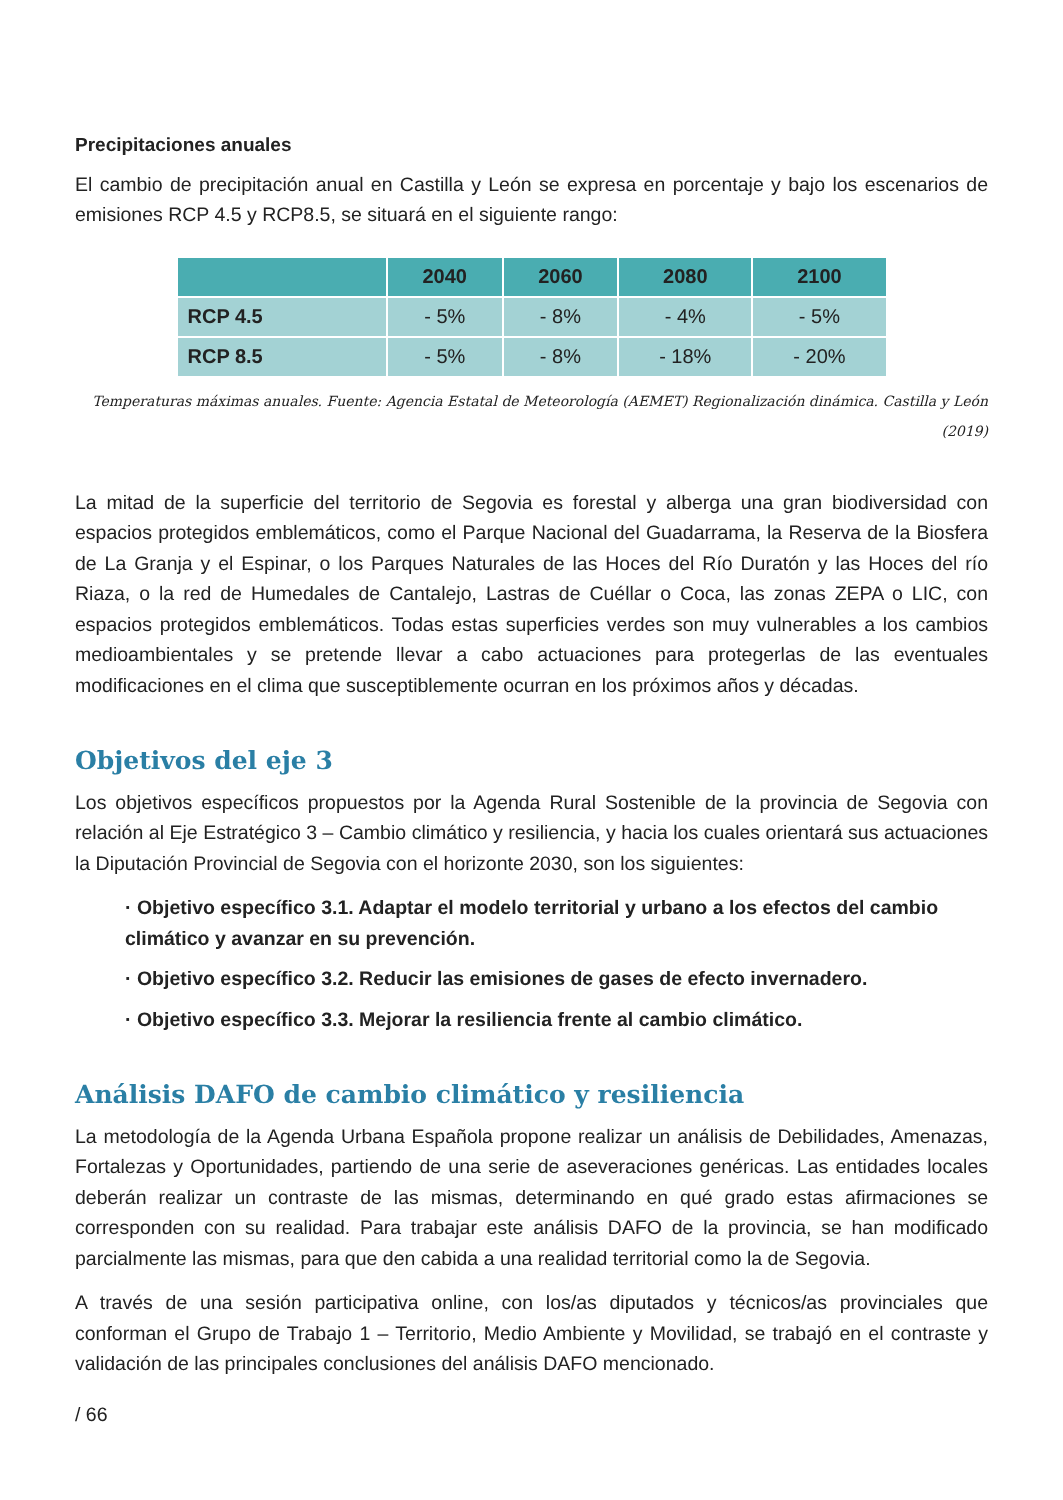Precipitaciones anuales
El cambio de precipitación anual en Castilla y León se expresa en porcentaje y bajo los escenarios de emisiones RCP 4.5 y RCP8.5, se situará en el siguiente rango:
| | 2040 | 2060 | 2080 | 2100 |
| --- | --- | --- | --- | --- |
| RCP 4.5 | - 5% | - 8% | - 4% | - 5% |
| RCP 8.5 | - 5% | - 8% | - 18% | - 20% |
Temperaturas máximas anuales. Fuente: Agencia Estatal de Meteorología (AEMET) Regionalización dinámica. Castilla y León (2019)
La mitad de la superficie del territorio de Segovia es forestal y alberga una gran biodiversidad con espacios protegidos emblemáticos, como el Parque Nacional del Guadarrama, la Reserva de la Biosfera de La Granja y el Espinar, o los Parques Naturales de las Hoces del Río Duratón y las Hoces del río Riaza, o la red de Humedales de Cantalejo, Lastras de Cuéllar o Coca, las zonas ZEPA o LIC, con espacios protegidos emblemáticos. Todas estas superficies verdes son muy vulnerables a los cambios medioambientales y se pretende llevar a cabo actuaciones para protegerlas de las eventuales modificaciones en el clima que susceptiblemente ocurran en los próximos años y décadas.
Objetivos del eje 3
Los objetivos específicos propuestos por la Agenda Rural Sostenible de la provincia de Segovia con relación al Eje Estratégico 3 – Cambio climático y resiliencia, y hacia los cuales orientará sus actuaciones la Diputación Provincial de Segovia con el horizonte 2030, son los siguientes:
· Objetivo específico 3.1. Adaptar el modelo territorial y urbano a los efectos del cambio climático y avanzar en su prevención.
· Objetivo específico 3.2. Reducir las emisiones de gases de efecto invernadero.
· Objetivo específico 3.3. Mejorar la resiliencia frente al cambio climático.
Análisis DAFO de cambio climático y resiliencia
La metodología de la Agenda Urbana Española propone realizar un análisis de Debilidades, Amenazas, Fortalezas y Oportunidades, partiendo de una serie de aseveraciones genéricas. Las entidades locales deberán realizar un contraste de las mismas, determinando en qué grado estas afirmaciones se corresponden con su realidad. Para trabajar este análisis DAFO de la provincia, se han modificado parcialmente las mismas, para que den cabida a una realidad territorial como la de Segovia.
A través de una sesión participativa online, con los/as diputados y técnicos/as provinciales que conforman el Grupo de Trabajo 1 – Territorio, Medio Ambiente y Movilidad, se trabajó en el contraste y validación de las principales conclusiones del análisis DAFO mencionado.
/ 66